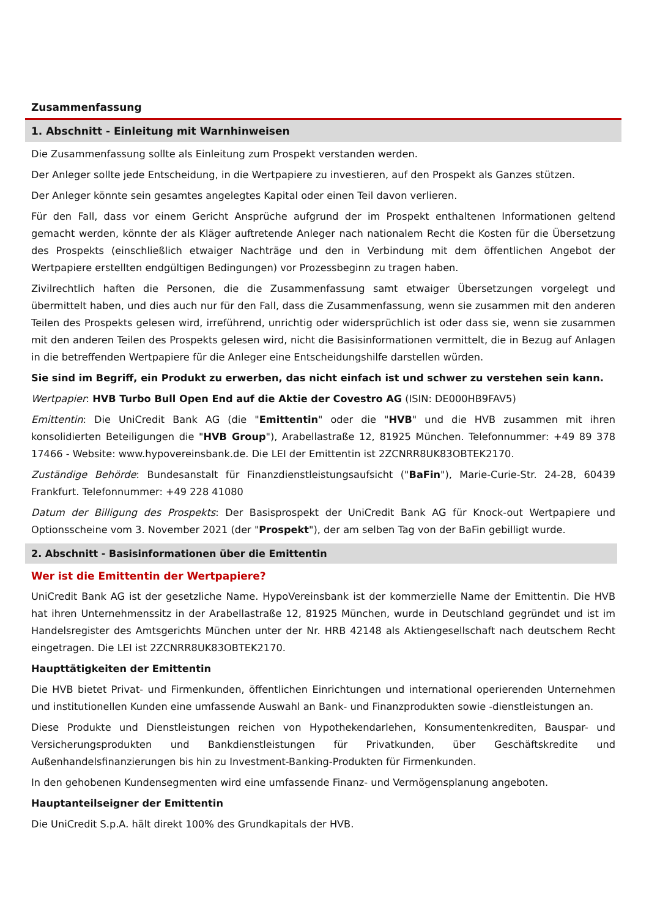Zusammenfassung
1. Abschnitt - Einleitung mit Warnhinweisen
Die Zusammenfassung sollte als Einleitung zum Prospekt verstanden werden.
Der Anleger sollte jede Entscheidung, in die Wertpapiere zu investieren, auf den Prospekt als Ganzes stützen.
Der Anleger könnte sein gesamtes angelegtes Kapital oder einen Teil davon verlieren.
Für den Fall, dass vor einem Gericht Ansprüche aufgrund der im Prospekt enthaltenen Informationen geltend gemacht werden, könnte der als Kläger auftretende Anleger nach nationalem Recht die Kosten für die Übersetzung des Prospekts (einschließlich etwaiger Nachträge und den in Verbindung mit dem öffentlichen Angebot der Wertpapiere erstellten endgültigen Bedingungen) vor Prozessbeginn zu tragen haben.
Zivilrechtlich haften die Personen, die die Zusammenfassung samt etwaiger Übersetzungen vorgelegt und übermittelt haben, und dies auch nur für den Fall, dass die Zusammenfassung, wenn sie zusammen mit den anderen Teilen des Prospekts gelesen wird, irreführend, unrichtig oder widersprüchlich ist oder dass sie, wenn sie zusammen mit den anderen Teilen des Prospekts gelesen wird, nicht die Basisinformationen vermittelt, die in Bezug auf Anlagen in die betreffenden Wertpapiere für die Anleger eine Entscheidungshilfe darstellen würden.
Sie sind im Begriff, ein Produkt zu erwerben, das nicht einfach ist und schwer zu verstehen sein kann.
Wertpapier: HVB Turbo Bull Open End auf die Aktie der Covestro AG (ISIN: DE000HB9FAV5)
Emittentin: Die UniCredit Bank AG (die "Emittentin" oder die "HVB" und die HVB zusammen mit ihren konsolidierten Beteiligungen die "HVB Group"), Arabellastraße 12, 81925 München. Telefonnummer: +49 89 378 17466 - Website: www.hypovereinsbank.de. Die LEI der Emittentin ist 2ZCNRR8UK83OBTEK2170.
Zuständige Behörde: Bundesanstalt für Finanzdienstleistungsaufsicht ("BaFin"), Marie-Curie-Str. 24-28, 60439 Frankfurt. Telefonnummer: +49 228 41080
Datum der Billigung des Prospekts: Der Basisprospekt der UniCredit Bank AG für Knock-out Wertpapiere und Optionsscheine vom 3. November 2021 (der "Prospekt"), der am selben Tag von der BaFin gebilligt wurde.
2. Abschnitt - Basisinformationen über die Emittentin
Wer ist die Emittentin der Wertpapiere?
UniCredit Bank AG ist der gesetzliche Name. HypoVereinsbank ist der kommerzielle Name der Emittentin. Die HVB hat ihren Unternehmenssitz in der Arabellastraße 12, 81925 München, wurde in Deutschland gegründet und ist im Handelsregister des Amtsgerichts München unter der Nr. HRB 42148 als Aktiengesellschaft nach deutschem Recht eingetragen. Die LEI ist 2ZCNRR8UK83OBTEK2170.
Haupttätigkeiten der Emittentin
Die HVB bietet Privat- und Firmenkunden, öffentlichen Einrichtungen und international operierenden Unternehmen und institutionellen Kunden eine umfassende Auswahl an Bank- und Finanzprodukten sowie -dienstleistungen an.
Diese Produkte und Dienstleistungen reichen von Hypothekendarlehen, Konsumentenkrediten, Bauspar- und Versicherungsprodukten und Bankdienstleistungen für Privatkunden, über Geschäftskredite und Außenhandelsfinanzierungen bis hin zu Investment-Banking-Produkten für Firmenkunden.
In den gehobenen Kundensegmenten wird eine umfassende Finanz- und Vermögensplanung angeboten.
Hauptanteilseigner der Emittentin
Die UniCredit S.p.A. hält direkt 100% des Grundkapitals der HVB.